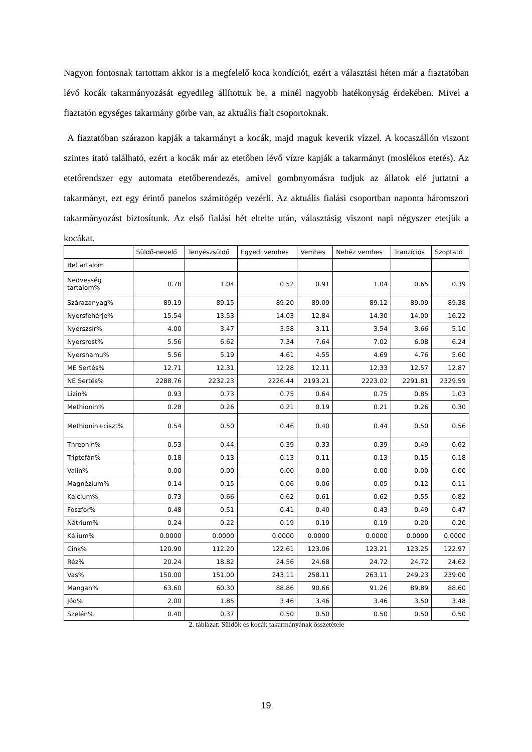Nagyon fontosnak tartottam akkor is a megfelelő koca kondíciót, ezért a választási héten már a fiaztatóban lévő kocák takarmányozását egyedileg állítottuk be, a minél nagyobb hatékonyság érdekében. Mivel a fiaztatón egységes takarmány görbe van, az aktuális fialt csoportoknak.
A fiaztatóban szárazon kapják a takarmányt a kocák, majd maguk keverik vízzel. A kocaszállón viszont szintes itató található, ezért a kocák már az etetőben lévő vízre kapják a takarmányt (moslékos etetés). Az etetőrendszer egy automata etetőberendezés, amivel gombnyomásra tudjuk az állatok elé juttatni a takarmányt, ezt egy érintő panelos számitógép vezérli. Az aktuális fialási csoportban naponta háromszori takarmányozást biztosítunk. Az első fialási hét eltelte után, választásig viszont napi négyszer etetjük a kocákat.
| | Süldő-nevelő | Tenyészsüldő | Egyedi vemhes | Vemhes | Nehéz vemhes | Tranzíciós | Szoptató |
| --- | --- | --- | --- | --- | --- | --- | --- |
| Beltartalom | | | | | | | |
| Nedvesség tartalom% | 0.78 | 1.04 | 0.52 | 0.91 | 1.04 | 0.65 | 0.39 |
| Szárazanyag% | 89.19 | 89.15 | 89.20 | 89.09 | 89.12 | 89.09 | 89.38 |
| Nyersfehérje% | 15.54 | 13.53 | 14.03 | 12.84 | 14.30 | 14.00 | 16.22 |
| Nyerszsír% | 4.00 | 3.47 | 3.58 | 3.11 | 3.54 | 3.66 | 5.10 |
| Nyersrost% | 5.56 | 6.62 | 7.34 | 7.64 | 7.02 | 6.08 | 6.24 |
| Nyershamu% | 5.56 | 5.19 | 4.61 | 4.55 | 4.69 | 4.76 | 5.60 |
| ME Sertés% | 12.71 | 12.31 | 12.28 | 12.11 | 12.33 | 12.57 | 12.87 |
| NE Sertés% | 2288.76 | 2232.23 | 2226.44 | 2193.21 | 2223.02 | 2291.81 | 2329.59 |
| Lizin% | 0.93 | 0.73 | 0.75 | 0.64 | 0.75 | 0.85 | 1.03 |
| Methionin% | 0.28 | 0.26 | 0.21 | 0.19 | 0.21 | 0.26 | 0.30 |
| Methionin+ciszt% | 0.54 | 0.50 | 0.46 | 0.40 | 0.44 | 0.50 | 0.56 |
| Threonin% | 0.53 | 0.44 | 0.39 | 0.33 | 0.39 | 0.49 | 0.62 |
| Triptofán% | 0.18 | 0.13 | 0.13 | 0.11 | 0.13 | 0.15 | 0.18 |
| Valin% | 0.00 | 0.00 | 0.00 | 0.00 | 0.00 | 0.00 | 0.00 |
| Magnézium% | 0.14 | 0.15 | 0.06 | 0.06 | 0.05 | 0.12 | 0.11 |
| Kálcium% | 0.73 | 0.66 | 0.62 | 0.61 | 0.62 | 0.55 | 0.82 |
| Foszfor% | 0.48 | 0.51 | 0.41 | 0.40 | 0.43 | 0.49 | 0.47 |
| Nátrium% | 0.24 | 0.22 | 0.19 | 0.19 | 0.19 | 0.20 | 0.20 |
| Kálium% | 0.0000 | 0.0000 | 0.0000 | 0.0000 | 0.0000 | 0.0000 | 0.0000 |
| Cink% | 120.90 | 112.20 | 122.61 | 123.06 | 123.21 | 123.25 | 122.97 |
| Réz% | 20.24 | 18.82 | 24.56 | 24.68 | 24.72 | 24.72 | 24.62 |
| Vas% | 150.00 | 151.00 | 243.11 | 258.11 | 263.11 | 249.23 | 239.00 |
| Mangan% | 63.60 | 60.30 | 88.86 | 90.66 | 91.26 | 89.89 | 88.60 |
| Jód% | 2.00 | 1.85 | 3.46 | 3.46 | 3.46 | 3.50 | 3.48 |
| Szelén% | 0.40 | 0.37 | 0.50 | 0.50 | 0.50 | 0.50 | 0.50 |
2. táblázat: Süldők és kocák takarmányának összetétele
19